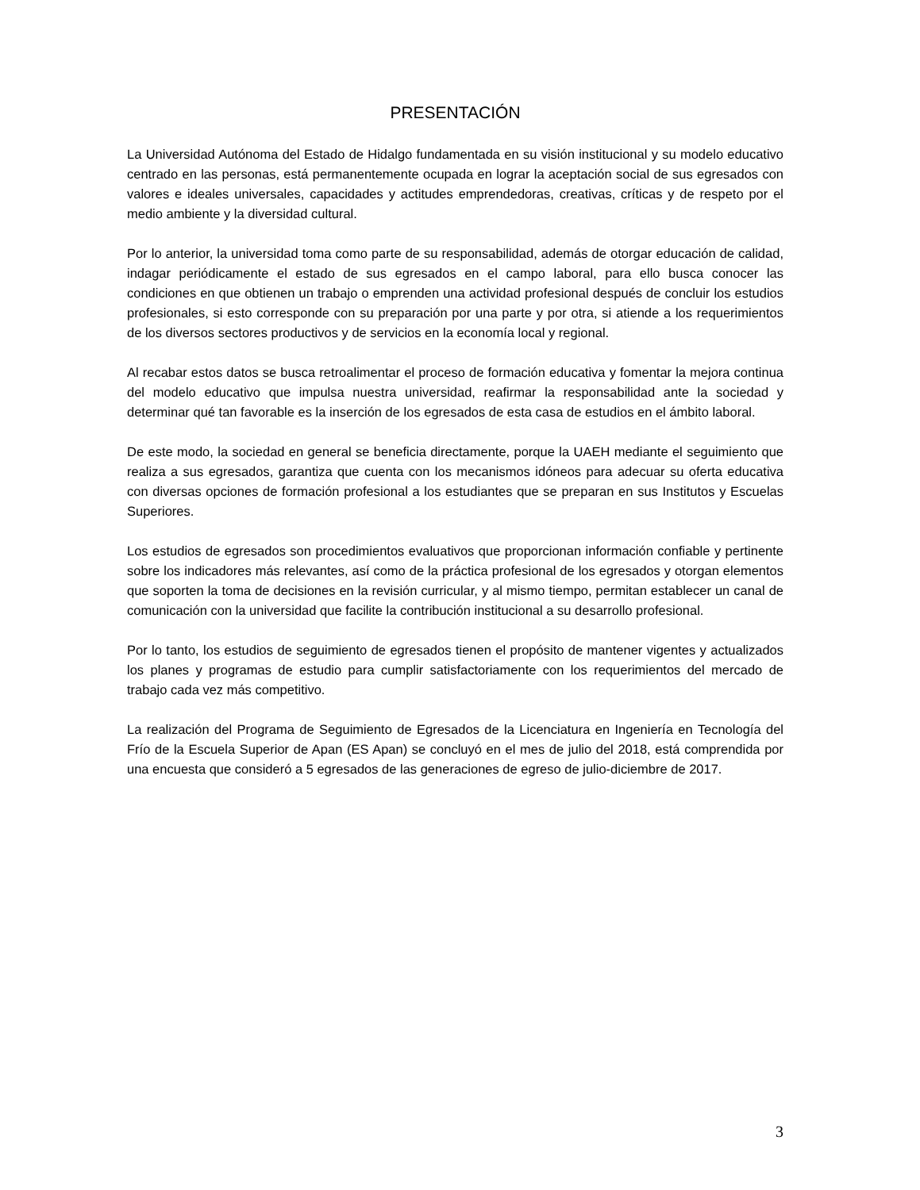PRESENTACIÓN
La Universidad Autónoma del Estado de Hidalgo fundamentada en su visión institucional y su modelo educativo centrado en las personas, está permanentemente ocupada en lograr la aceptación social de sus egresados con valores e ideales universales, capacidades y actitudes emprendedoras, creativas, críticas y de respeto por el medio ambiente y la diversidad cultural.
Por lo anterior, la universidad toma como parte de su responsabilidad, además de otorgar educación de calidad, indagar periódicamente el estado de sus egresados en el campo laboral, para ello busca conocer las condiciones en que obtienen un trabajo o emprenden una actividad profesional después de concluir los estudios profesionales, si esto corresponde con su preparación por una parte y por otra, si atiende a los requerimientos de los diversos sectores productivos y de servicios en la economía local y regional.
Al recabar estos datos se busca retroalimentar el proceso de formación educativa y fomentar la mejora continua del modelo educativo que impulsa nuestra universidad, reafirmar la responsabilidad ante la sociedad y determinar qué tan favorable es la inserción de los egresados de esta casa de estudios en el ámbito laboral.
De este modo, la sociedad en general se beneficia directamente, porque la UAEH mediante el seguimiento que realiza a sus egresados, garantiza que cuenta con los mecanismos idóneos para adecuar su oferta educativa con diversas opciones de formación profesional a los estudiantes que se preparan en sus Institutos y Escuelas Superiores.
Los estudios de egresados son procedimientos evaluativos que proporcionan información confiable y pertinente sobre los indicadores más relevantes, así como de la práctica profesional de los egresados y otorgan elementos que soporten la toma de decisiones en la revisión curricular, y al mismo tiempo, permitan establecer un canal de comunicación con la universidad que facilite la contribución institucional a su desarrollo profesional.
Por lo tanto, los estudios de seguimiento de egresados tienen el propósito de mantener vigentes y actualizados los planes y programas de estudio para cumplir satisfactoriamente con los requerimientos del mercado de trabajo cada vez más competitivo.
La realización del Programa de Seguimiento de Egresados de la Licenciatura en Ingeniería en Tecnología del Frío de la Escuela Superior de Apan (ES Apan) se concluyó en el mes de julio del 2018, está comprendida por una encuesta que consideró a 5 egresados de las generaciones de egreso de julio-diciembre de 2017.
3